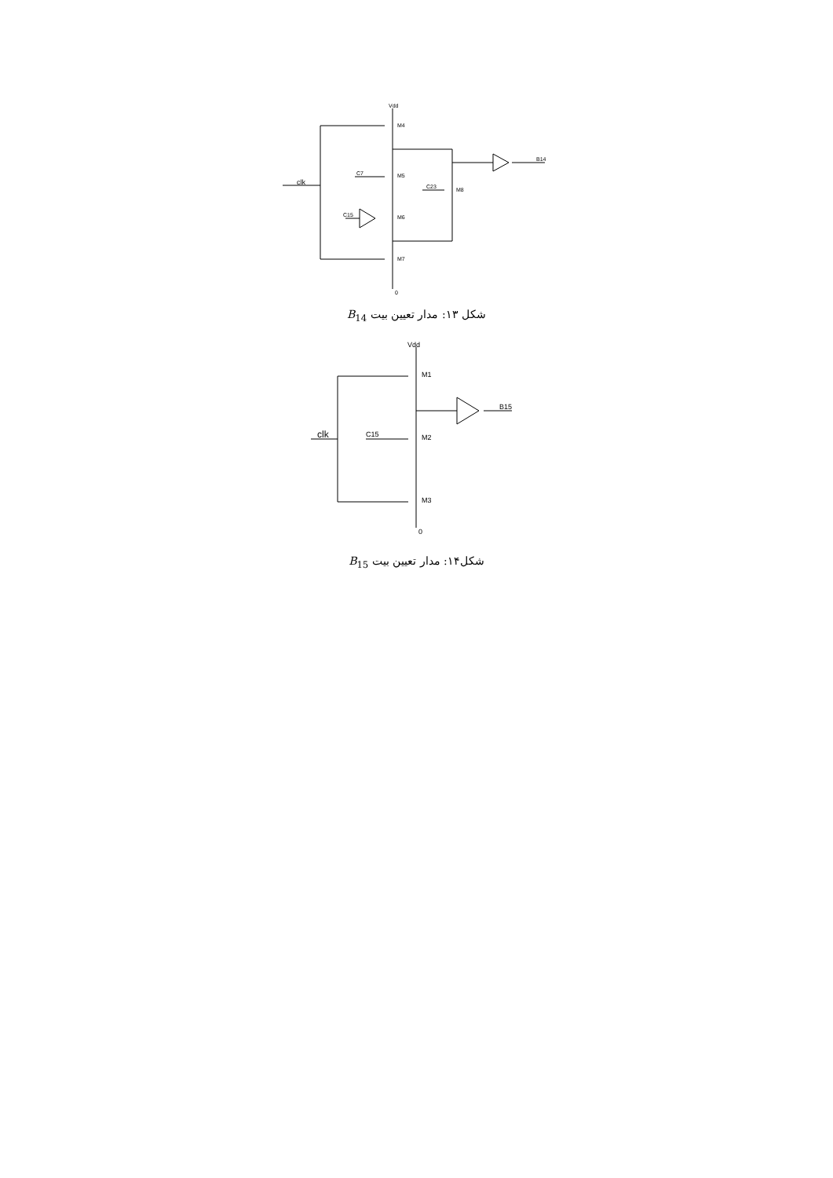Vdd
M4
M5
M6
M7
M8
C7
C23
C15
B14
0
clk
شکل ۱۳: مدار تعیین بیت B<sub>14</sub>
Vdd
M1
M2
M3
C15
B15
0
clk
شکل۱۴: مدار تعیین بیت B<sub>15</sub>